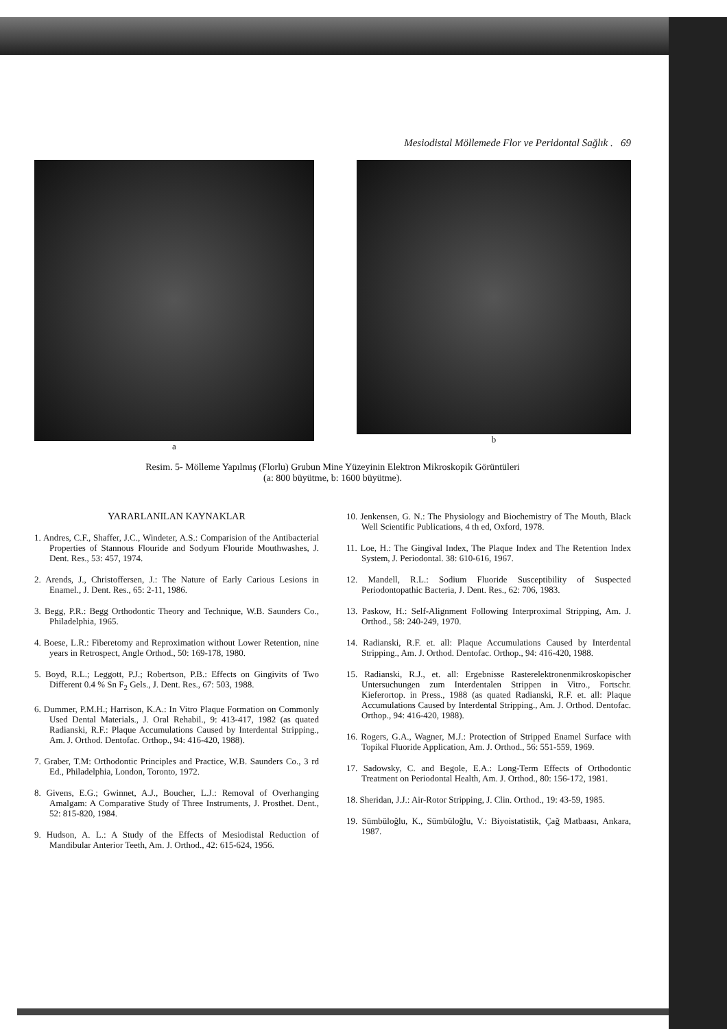Mesiodistal Möllemede Flor ve Peridontal Sağlık . 69
a b
Resim. 5- Mölleme Yapılmış (Florlu) Grubun Mine Yüzeyinin Elektron Mikroskopik Görüntüleri
(a: 800 büyütme, b: 1600 büyütme).
YARARLANILAN KAYNAKLAR
1. Andres, C.F., Shaffer, J.C., Windeter, A.S.: Comparision of the Antibacterial Properties of Stannous Flouride and Sodyum Flouride Mouthwashes, J. Dent. Res., 53: 457, 1974.
2. Arends, J., Christoffersen, J.: The Nature of Early Carious Lesions in Enamel., J. Dent. Res., 65: 2-11, 1986.
3. Begg, P.R.: Begg Orthodontic Theory and Technique, W.B. Saunders Co., Philadelphia, 1965.
4. Boese, L.R.: Fiberetomy and Reproximation without Lower Retention, nine years in Retrospect, Angle Orthod., 50: 169-178, 1980.
5. Boyd, R.L.; Leggott, P.J.; Robertson, P.B.: Effects on Gingivits of Two Different 0.4 % Sn F<sub>2</sub> Gels., J. Dent. Res., 67: 503, 1988.
6. Dummer, P.M.H.; Harrison, K.A.: In Vitro Plaque Formation on Commonly Used Dental Materials., J. Oral Rehabil., 9: 413-417, 1982 (as quated Radianski, R.F.: Plaque Accumulations Caused by Interdental Stripping., Am. J. Orthod. Dentofac. Orthop., 94: 416-420, 1988).
7. Graber, T.M: Orthodontic Principles and Practice, W.B. Saunders Co., 3 rd Ed., Philadelphia, London, Toronto, 1972.
8. Givens, E.G.; Gwinnet, A.J., Boucher, L.J.: Removal of Overhanging Amalgam: A Comparative Study of Three Instruments, J. Prosthet. Dent., 52: 815-820, 1984.
9. Hudson, A. L.: A Study of the Effects of Mesiodistal Reduction of Mandibular Anterior Teeth, Am. J. Orthod., 42: 615-624, 1956.
10. Jenkensen, G. N.: The Physiology and Biochemistry of The Mouth, Black Well Scientific Publications, 4 th ed, Oxford, 1978.
11. Loe, H.: The Gingival Index, The Plaque Index and The Retention Index System, J. Periodontal. 38: 610-616, 1967.
12. Mandell, R.L.: Sodium Fluoride Susceptibility of Suspected Periodontopathic Bacteria, J. Dent. Res., 62: 706, 1983.
13. Paskow, H.: Self-Alignment Following Interproximal Stripping, Am. J. Orthod., 58: 240-249, 1970.
14. Radianski, R.F. et. all: Plaque Accumulations Caused by Interdental Stripping., Am. J. Orthod. Dentofac. Orthop., 94: 416-420, 1988.
15. Radianski, R.J., et. all: Ergebnisse Rasterelektronenmikroskopischer Untersuchungen zum Interdentalen Strippen in Vitro., Fortschr. Kieferortop. in Press., 1988 (as quated Radianski, R.F. et. all: Plaque Accumulations Caused by Interdental Stripping., Am. J. Orthod. Dentofac. Orthop., 94: 416-420, 1988).
16. Rogers, G.A., Wagner, M.J.: Protection of Stripped Enamel Surface with Topikal Fluoride Application, Am. J. Orthod., 56: 551-559, 1969.
17. Sadowsky, C. and Begole, E.A.: Long-Term Effects of Orthodontic Treatment on Periodontal Health, Am. J. Orthod., 80: 156-172, 1981.
18. Sheridan, J.J.: Air-Rotor Stripping, J. Clin. Orthod., 19: 43-59, 1985.
19. Sümbüloğlu, K., Sümbüloğlu, V.: Biyoistatistik, Çağ Matbaası, Ankara, 1987.